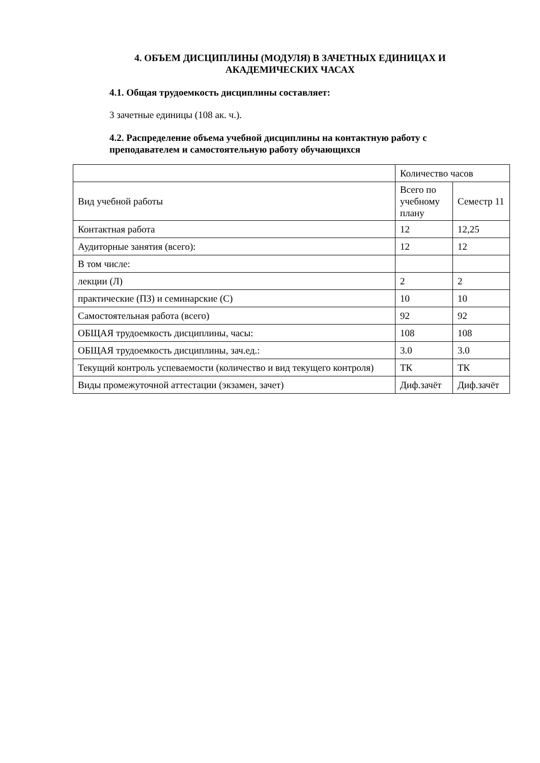4. ОБЪЕМ ДИСЦИПЛИНЫ (МОДУЛЯ) В ЗАЧЕТНЫХ ЕДИНИЦАХ И АКАДЕМИЧЕСКИХ ЧАСАХ
4.1. Общая трудоемкость дисциплины составляет:
3 зачетные единицы (108 ак. ч.).
4.2. Распределение объема учебной дисциплины на контактную работу с преподавателем и самостоятельную работу обучающихся
| | Количество часов | |
| Вид учебной работы | Всего по учебному плану | Семестр 11 |
| Контактная работа | 12 | 12,25 |
| Аудиторные занятия (всего): | 12 | 12 |
| В том числе: | | |
| лекции (Л) | 2 | 2 |
| практические (ПЗ) и семинарские (С) | 10 | 10 |
| Самостоятельная работа (всего) | 92 | 92 |
| ОБЩАЯ трудоемкость дисциплины, часы: | 108 | 108 |
| ОБЩАЯ трудоемкость дисциплины, зач.ед.: | 3.0 | 3.0 |
| Текущий контроль успеваемости (количество и вид текущего контроля) | ТК | ТК |
| Виды промежуточной аттестации (экзамен, зачет) | Диф.зачёт | Диф.зачёт |